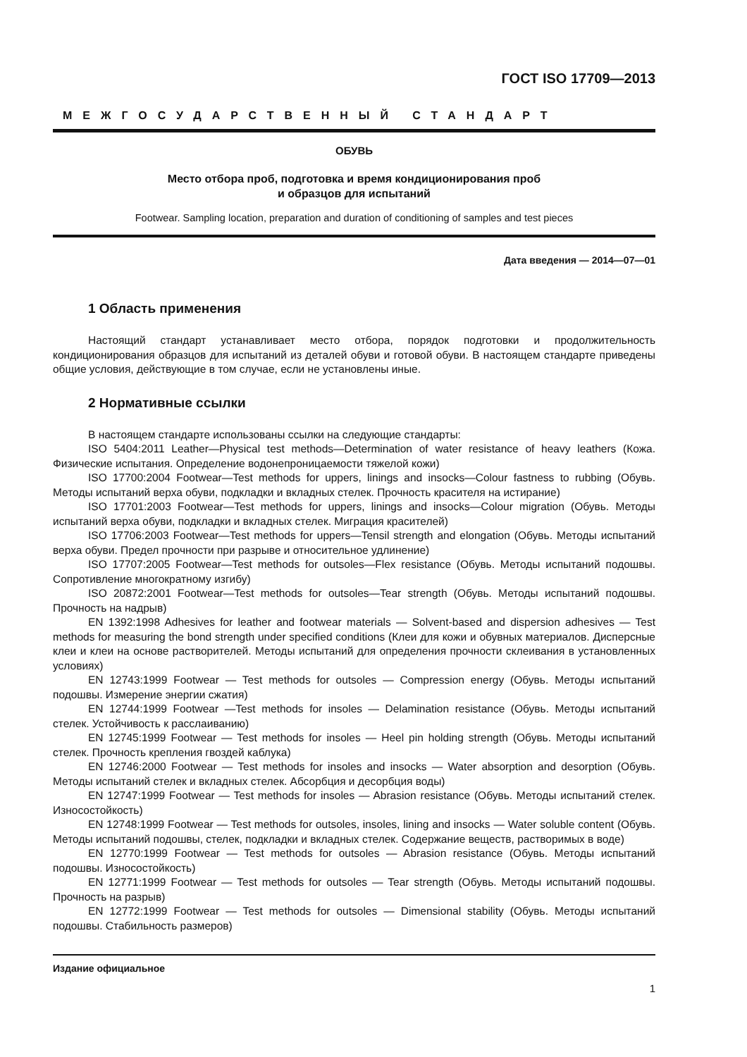ГОСТ ISO 17709—2013
МЕЖГОСУДАРСТВЕННЫЙ СТАНДАРТ
ОБУВЬ
Место отбора проб, подготовка и время кондиционирования проб
и образцов для испытаний
Footwear. Sampling location, preparation and duration of conditioning of samples and test pieces
Дата введения — 2014—07—01
1 Область применения
Настоящий стандарт устанавливает место отбора, порядок подготовки и продолжительность кондиционирования образцов для испытаний из деталей обуви и готовой обуви. В настоящем стандарте приведены общие условия, действующие в том случае, если не установлены иные.
2 Нормативные ссылки
В настоящем стандарте использованы ссылки на следующие стандарты:
ISO 5404:2011 Leather—Physical test methods—Determination of water resistance of heavy leathers (Кожа. Физические испытания. Определение водонепроницаемости тяжелой кожи)
ISO 17700:2004 Footwear—Test methods for uppers, linings and insocks—Colour fastness to rubbing (Обувь. Методы испытаний верха обуви, подкладки и вкладных стелек. Прочность красителя на истирание)
ISO 17701:2003 Footwear—Test methods for uppers, linings and insocks—Colour migration (Обувь. Методы испытаний верха обуви, подкладки и вкладных стелек. Миграция красителей)
ISO 17706:2003 Footwear—Test methods for uppers—Tensil strength and elongation (Обувь. Методы испытаний верха обуви. Предел прочности при разрыве и относительное удлинение)
ISO 17707:2005 Footwear—Test methods for outsoles—Flex resistance (Обувь. Методы испытаний подошвы. Сопротивление многократному изгибу)
ISO 20872:2001 Footwear—Test methods for outsoles—Tear strength (Обувь. Методы испытаний подошвы. Прочность на надрыв)
EN 1392:1998 Adhesives for leather and footwear materials — Solvent-based and dispersion adhesives — Test methods for measuring the bond strength under specified conditions (Клеи для кожи и обувных материалов. Дисперсные клеи и клеи на основе растворителей. Методы испытаний для определения прочности склеивания в установленных условиях)
EN 12743:1999 Footwear — Test methods for outsoles — Compression energy (Обувь. Методы испытаний подошвы. Измерение энергии сжатия)
EN 12744:1999 Footwear —Test methods for insoles — Delamination resistance (Обувь. Методы испытаний стелек. Устойчивость к расслаиванию)
EN 12745:1999 Footwear — Test methods for insoles — Heel pin holding strength (Обувь. Методы испытаний стелек. Прочность крепления гвоздей каблука)
EN 12746:2000 Footwear — Test methods for insoles and insocks — Water absorption and desorption (Обувь. Методы испытаний стелек и вкладных стелек. Абсорбция и десорбция воды)
EN 12747:1999 Footwear — Test methods for insoles — Abrasion resistance (Обувь. Методы испытаний стелек. Износостойкость)
EN 12748:1999 Footwear — Test methods for outsoles, insoles, lining and insocks — Water soluble content (Обувь. Методы испытаний подошвы, стелек, подкладки и вкладных стелек. Содержание веществ, растворимых в воде)
EN 12770:1999 Footwear — Test methods for outsoles — Abrasion resistance (Обувь. Методы испытаний подошвы. Износостойкость)
EN 12771:1999 Footwear — Test methods for outsoles — Tear strength (Обувь. Методы испытаний подошвы. Прочность на разрыв)
EN 12772:1999 Footwear — Test methods for outsoles — Dimensional stability (Обувь. Методы испытаний подошвы. Стабильность размеров)
Издание официальное
1